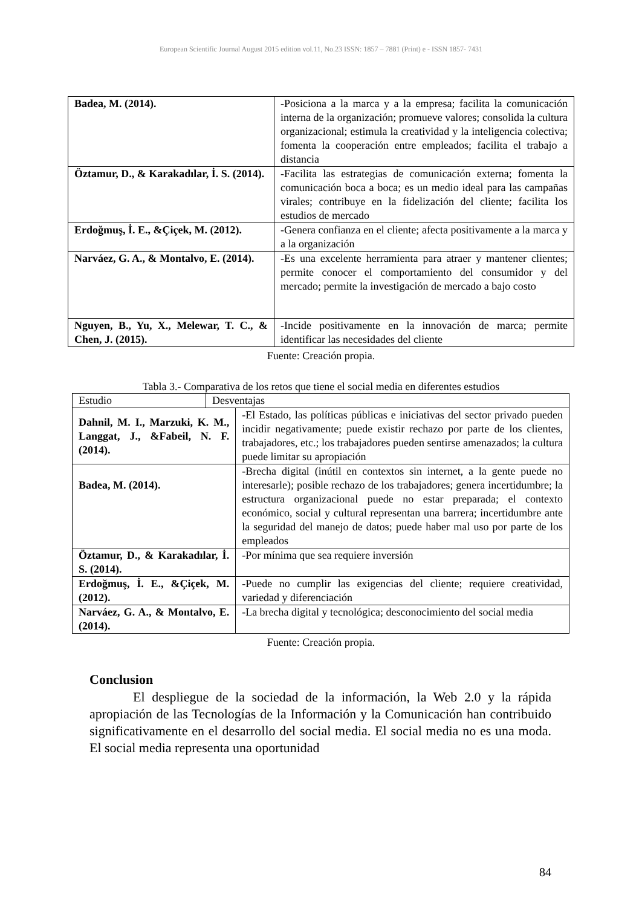European Scientific Journal August 2015 edition vol.11, No.23 ISSN: 1857 – 7881 (Print) e - ISSN 1857- 7431
| Badea, M. (2014). | -Posiciona a la marca y a la empresa; facilita la comunicación interna de la organización; promueve valores; consolida la cultura organizacional; estimula la creatividad y la inteligencia colectiva; fomenta la cooperación entre empleados; facilita el trabajo a distancia |
| Öztamur, D., & Karakadılar, İ. S. (2014). | -Facilita las estrategias de comunicación externa; fomenta la comunicación boca a boca; es un medio ideal para las campañas virales; contribuye en la fidelización del cliente; facilita los estudios de mercado |
| Erdoğmuş, İ. E., &Çiçek, M. (2012). | -Genera confianza en el cliente; afecta positivamente a la marca y a la organización |
| Narváez, G. A., & Montalvo, E. (2014). | -Es una excelente herramienta para atraer y mantener clientes; permite conocer el comportamiento del consumidor y del mercado; permite la investigación de mercado a bajo costo |
| Nguyen, B., Yu, X., Melewar, T. C., & Chen, J. (2015). | -Incide positivamente en la innovación de marca; permite identificar las necesidades del cliente |
Fuente: Creación propia.
Tabla 3.- Comparativa de los retos que tiene el social media en diferentes estudios
| Estudio | Desventajas | |
| Dahnil, M. I., Marzuki, K. M., Langgat, J., &Fabeil, N. F. (2014). | | -El Estado, las políticas públicas e iniciativas del sector privado pueden incidir negativamente; puede existir rechazo por parte de los clientes, trabajadores, etc.; los trabajadores pueden sentirse amenazados; la cultura puede limitar su apropiación |
| Badea, M. (2014). | | -Brecha digital (inútil en contextos sin internet, a la gente puede no interesarle); posible rechazo de los trabajadores; genera incertidumbre; la estructura organizacional puede no estar preparada; el contexto económico, social y cultural representan una barrera; incertidumbre ante la seguridad del manejo de datos; puede haber mal uso por parte de los empleados |
| Öztamur, D., & Karakadılar, İ. S. (2014). | | -Por mínima que sea requiere inversión |
| Erdoğmuş, İ. E., &Çiçek, M. (2012). | | -Puede no cumplir las exigencias del cliente; requiere creatividad, variedad y diferenciación |
| Narváez, G. A., & Montalvo, E. (2014). | | -La brecha digital y tecnológica; desconocimiento del social media |
Fuente: Creación propia.
Conclusion
El despliegue de la sociedad de la información, la Web 2.0 y la rápida apropiación de las Tecnologías de la Información y la Comunicación han contribuido significativamente en el desarrollo del social media. El social media no es una moda. El social media representa una oportunidad
84